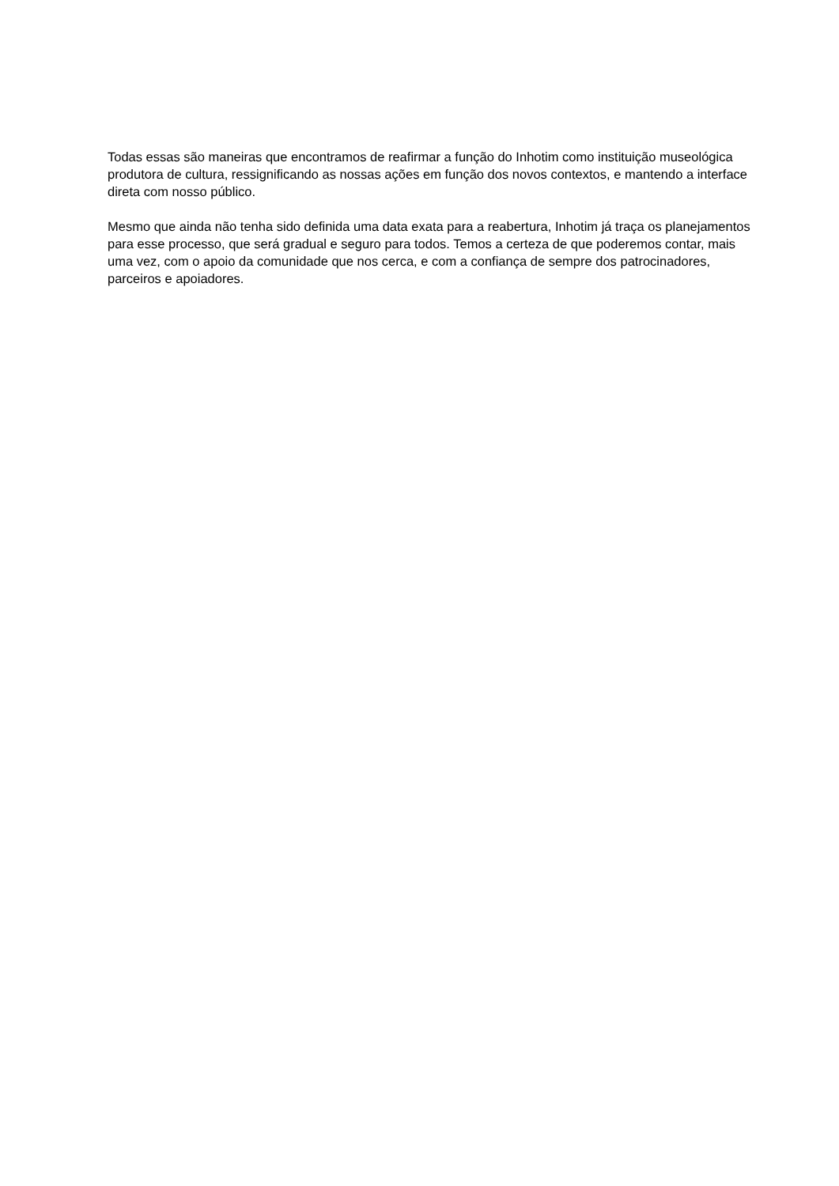Todas essas são maneiras que encontramos de reafirmar a função do Inhotim como instituição museológica produtora de cultura, ressignificando as nossas ações em função dos novos contextos, e mantendo a interface direta com nosso público.
Mesmo que ainda não tenha sido definida uma data exata para a reabertura, Inhotim já traça os planejamentos para esse processo, que será gradual e seguro para todos. Temos a certeza de que poderemos contar, mais uma vez, com o apoio da comunidade que nos cerca, e com a confiança de sempre dos patrocinadores, parceiros e apoiadores.